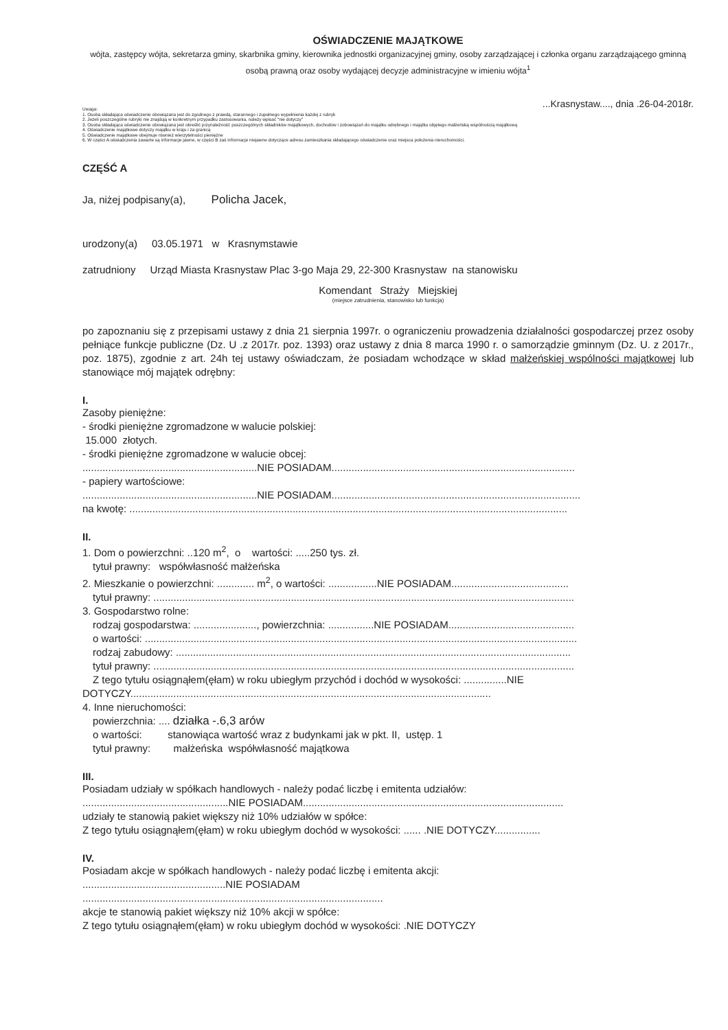OŚWIADCZENIE MAJĄTKOWE
wójta, zastępcy wójta, sekretarza gminy, skarbnika gminy, kierownika jednostki organizacyjnej gminy, osoby zarządzającej i członka organu zarządzającego gminną osobą prawną oraz osoby wydającej decyzje administracyjne w imieniu wójta<sup>1</sup>
...Krasnystaw...., dnia .26-04-2018r.
Uwaga:
1. Osoba składająca oświadczenie obowiązana jest do zgodnego z prawdą, starannego i zupełnego wypełnienia każdej z rubryk
2. Jeżeli poszczególne rubryki nie znajdują w konkretnym przypadku zastosowania, należy wpisać "nie dotyczy"
3. Osoba składająca oświadczenie obowiązana jest określić przynależność poszczególnych składników majątkowych, dochodów i zobowiązań do majątku odrębnego i majątku objętego małżeńską wspólnością majątkową
4. Oświadczenie majątkowe dotyczy majątku w kraju i za granicą
5. Oświadczenie majątkowe obejmuje również wierzytelności pieniężne
6. W części A oświadczenia zawarte są informacje jawne, w części B zaś informacje niejawne dotyczące adresu zamieszkania składającego oświadczenie oraz miejsca położenia nieruchomości.
CZĘŚĆ A
Ja, niżej podpisany(a), Policha Jacek,
urodzony(a) 03.05.1971 w Krasnymstawie
zatrudniony Urząd Miasta Krasnystaw Plac 3-go Maja 29, 22-300 Krasnystaw na stanowisku
Komendant Straży Miejskiej
(miejsce zatrudnienia, stanowisko lub funkcja)
po zapoznaniu się z przepisami ustawy z dnia 21 sierpnia 1997r. o ograniczeniu prowadzenia działalności gospodarczej przez osoby pełniące funkcje publiczne (Dz. U .z 2017r. poz. 1393) oraz ustawy z dnia 8 marca 1990 r. o samorządzie gminnym (Dz. U. z 2017r., poz. 1875), zgodnie z art. 24h tej ustawy oświadczam, że posiadam wchodzące w skład małżeńskiej wspólności majątkowej lub stanowiące mój majątek odrębny:
I.
Zasoby pieniężne:
- środki pieniężne zgromadzone w walucie polskiej:
15.000 złotych.
- środki pieniężne zgromadzone w walucie obcej:
.............................................................NIE POSIADAM.....................................................................................
- papiery wartościowe:
.............................................................NIE POSIADAM.......................................................................................
na kwotę: .........................................................................................................................................................
II.
1. Dom o powierzchni: ..120 m<sup>2</sup>, o wartości: .....250 tys. zł.
tytuł prawny: współwłasność małżeńska
2. Mieszkanie o powierzchni: ............. m<sup>2</sup>, o wartości: .................NIE POSIADAM.........................................
tytuł prawny: ...................................................................................................................................................
3. Gospodarstwo rolne:
rodzaj gospodarstwa: ......................, powierzchnia: ................NIE POSIADAM............................................
o wartości: .......................................................................................................................................................
rodzaj zabudowy: ..........................................................................................................................................
tytuł prawny: ...................................................................................................................................................
Z tego tytułu osiągnąłem(ęłam) w roku ubiegłym przychód i dochód w wysokości: ...............NIE
DOTYCZY..............................................................................................................................
4. Inne nieruchomości:
powierzchnia: .... działka -.6,3 arów
o wartości: stanowiąca wartość wraz z budynkami jak w pkt. II, ustęp. 1
tytuł prawny: małżeńska współwłasność majątkowa
III.
Posiadam udziały w spółkach handlowych - należy podać liczbę i emitenta udziałów:
...................................................NIE POSIADAM...........................................................................................
udziały te stanowią pakiet większy niż 10% udziałów w spółce:
Z tego tytułu osiągnąłem(ęłam) w roku ubiegłym dochód w wysokości: ...... .NIE DOTYCZY................
IV.
Posiadam akcje w spółkach handlowych - należy podać liczbę i emitenta akcji:
..................................................NIE POSIADAM
.........................................................................................................
akcje te stanowią pakiet większy niż 10% akcji w spółce:
Z tego tytułu osiągnąłem(ęłam) w roku ubiegłym dochód w wysokości: .NIE DOTYCZY